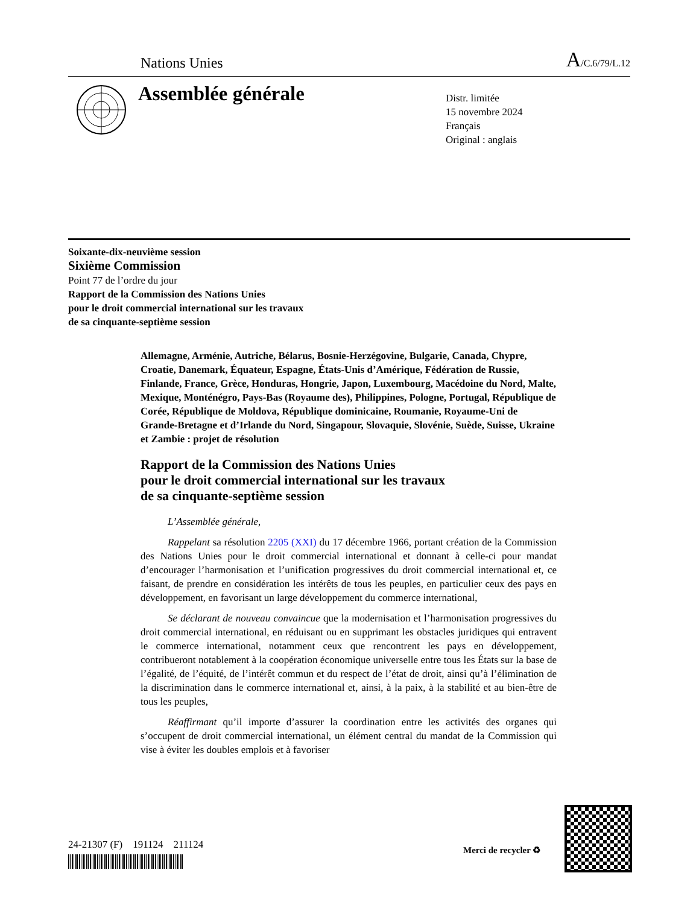Nations Unies A/C.6/79/L.12
Assemblée générale
Distr. limitée
15 novembre 2024
Français
Original : anglais
Soixante-dix-neuvième session
Sixième Commission
Point 77 de l’ordre du jour
Rapport de la Commission des Nations Unies
pour le droit commercial international sur les travaux
de sa cinquante-septième session
Allemagne, Arménie, Autriche, Bélarus, Bosnie-Herzégovine, Bulgarie, Canada, Chypre, Croatie, Danemark, Équateur, Espagne, États-Unis d’Amérique, Fédération de Russie, Finlande, France, Grèce, Honduras, Hongrie, Japon, Luxembourg, Macédoine du Nord, Malte, Mexique, Monténégro, Pays-Bas (Royaume des), Philippines, Pologne, Portugal, République de Corée, République de Moldova, République dominicaine, Roumanie, Royaume-Uni de Grande-Bretagne et d’Irlande du Nord, Singapour, Slovaquie, Slovénie, Suède, Suisse, Ukraine et Zambie : projet de résolution
Rapport de la Commission des Nations Unies
pour le droit commercial international sur les travaux
de sa cinquante-septième session
L’Assemblée générale,
Rappelant sa résolution 2205 (XXI) du 17 décembre 1966, portant création de la Commission des Nations Unies pour le droit commercial international et donnant à celle-ci pour mandat d’encourager l’harmonisation et l’unification progressives du droit commercial international et, ce faisant, de prendre en considération les intérêts de tous les peuples, en particulier ceux des pays en développement, en favorisant un large développement du commerce international,
Se déclarant de nouveau convaincue que la modernisation et l’harmonisation progressives du droit commercial international, en réduisant ou en supprimant les obstacles juridiques qui entravent le commerce international, notamment ceux que rencontrent les pays en développement, contribueront notablement à la coopération économique universelle entre tous les États sur la base de l’égalité, de l’équité, de l’intérêt commun et du respect de l’état de droit, ainsi qu’à l’élimination de la discrimination dans le commerce international et, ainsi, à la paix, à la stabilité et au bien-être de tous les peuples,
Réaffirmant qu’il importe d’assurer la coordination entre les activités des organes qui s’occupent de droit commercial international, un élément central du mandat de la Commission qui vise à éviter les doubles emplois et à favoriser
24-21307 (F) 191124 211124
Merci de recycler ♻